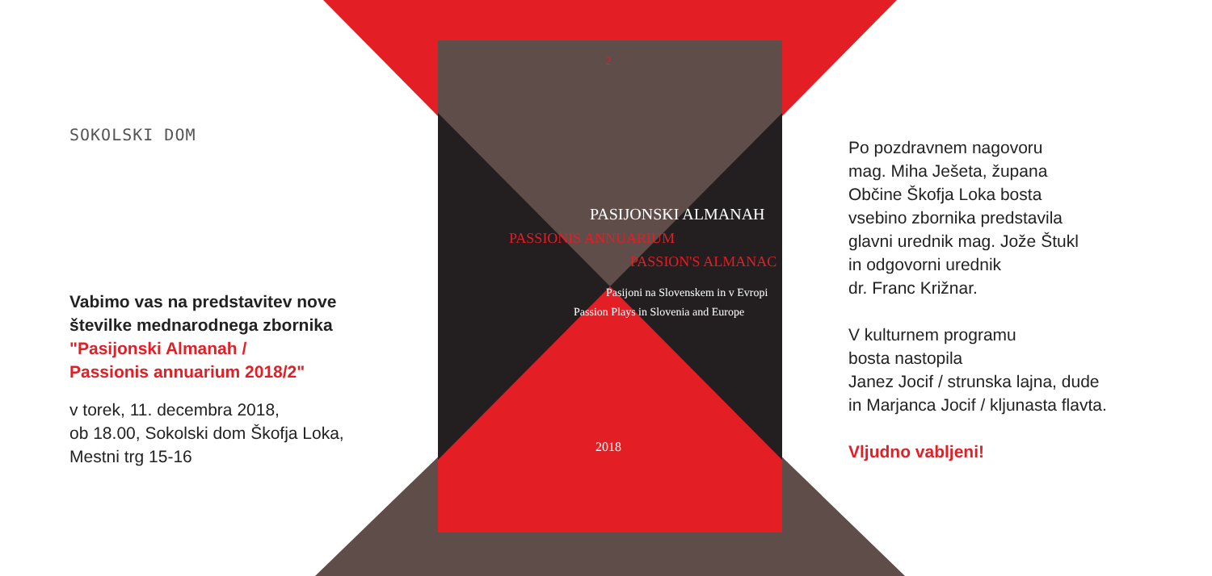SOKOLSKI DOM
Vabimo vas na predstavitev nove
številke mednarodnega zbornika
"Pasijonski Almanah /
Passionis annuarium 2018/2"
v torek, 11. decembra 2018,
ob 18.00, Sokolski dom Škofja Loka,
Mestni trg 15-16
2
PASIJONSKI ALMANAH
PASSIONIS ANNUARIUM
PASSION'S ALMANAC
Pasijoni na Slovenskem in v Evropi
Passion Plays in Slovenia and Europe
2018
Po pozdravnem nagovoru
mag. Miha Ješeta, župana
Občine Škofja Loka bosta
vsebino zbornika predstavila
glavni urednik mag. Jože Štukl
in odgovorni urednik
dr. Franc Križnar.
V kulturnem programu
bosta nastopila
Janez Jocif / strunska lajna, dude
in Marjanca Jocif / kljunasta flavta.
Vljudno vabljeni!